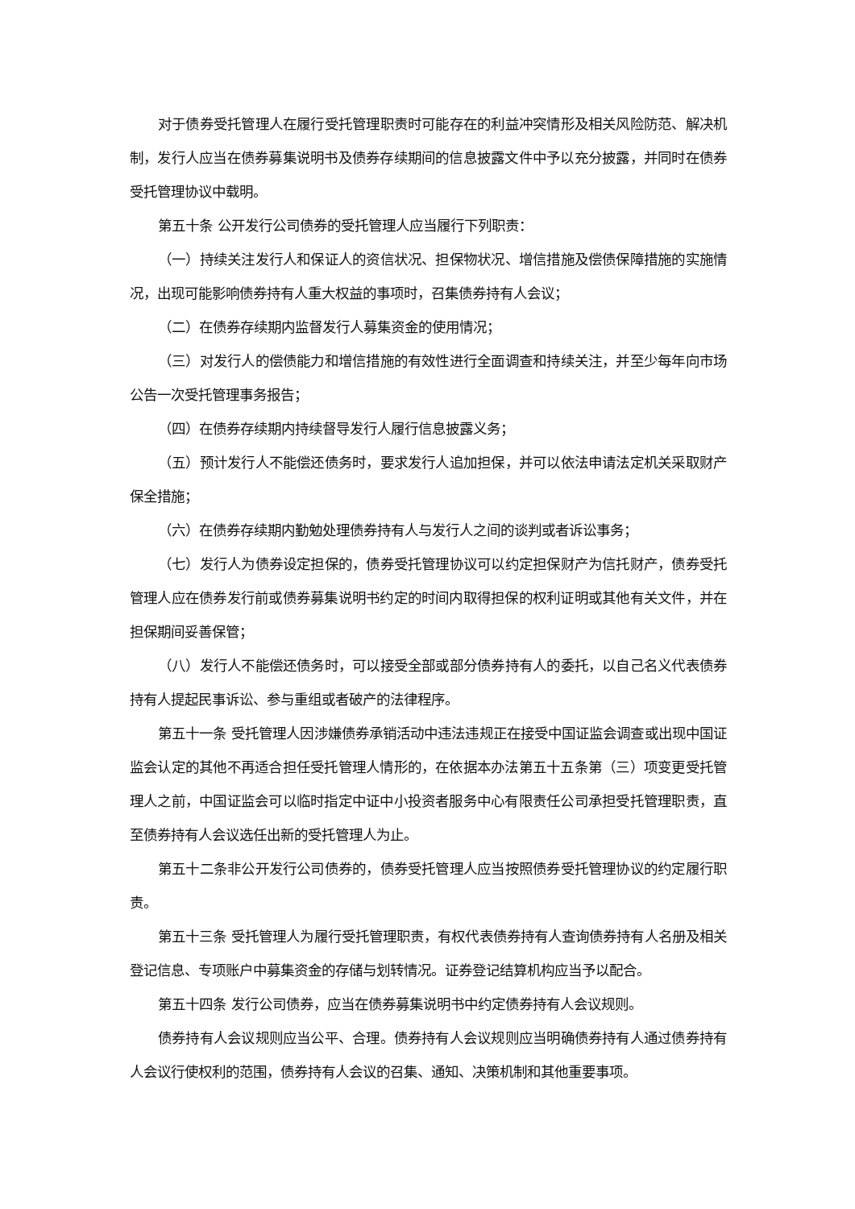对于债券受托管理人在履行受托管理职责时可能存在的利益冲突情形及相关风险防范、解决机制，发行人应当在债券募集说明书及债券存续期间的信息披露文件中予以充分披露，并同时在债券受托管理协议中载明。
第五十条 公开发行公司债券的受托管理人应当履行下列职责：
（一）持续关注发行人和保证人的资信状况、担保物状况、增信措施及偿债保障措施的实施情况，出现可能影响债券持有人重大权益的事项时，召集债券持有人会议；
（二）在债券存续期内监督发行人募集资金的使用情况；
（三）对发行人的偿债能力和增信措施的有效性进行全面调查和持续关注，并至少每年向市场公告一次受托管理事务报告；
（四）在债券存续期内持续督导发行人履行信息披露义务；
（五）预计发行人不能偿还债务时，要求发行人追加担保，并可以依法申请法定机关采取财产保全措施；
（六）在债券存续期内勤勉处理债券持有人与发行人之间的谈判或者诉讼事务；
（七）发行人为债券设定担保的，债券受托管理协议可以约定担保财产为信托财产，债券受托管理人应在债券发行前或债券募集说明书约定的时间内取得担保的权利证明或其他有关文件，并在担保期间妥善保管；
（八）发行人不能偿还债务时，可以接受全部或部分债券持有人的委托，以自己名义代表债券持有人提起民事诉讼、参与重组或者破产的法律程序。
第五十一条 受托管理人因涉嫌债券承销活动中违法违规正在接受中国证监会调查或出现中国证监会认定的其他不再适合担任受托管理人情形的，在依据本办法第五十五条第（三）项变更受托管理人之前，中国证监会可以临时指定中证中小投资者服务中心有限责任公司承担受托管理职责，直至债券持有人会议选任出新的受托管理人为止。
第五十二条非公开发行公司债券的，债券受托管理人应当按照债券受托管理协议的约定履行职责。
第五十三条 受托管理人为履行受托管理职责，有权代表债券持有人查询债券持有人名册及相关登记信息、专项账户中募集资金的存储与划转情况。证券登记结算机构应当予以配合。
第五十四条 发行公司债券，应当在债券募集说明书中约定债券持有人会议规则。
债券持有人会议规则应当公平、合理。债券持有人会议规则应当明确债券持有人通过债券持有人会议行使权利的范围，债券持有人会议的召集、通知、决策机制和其他重要事项。